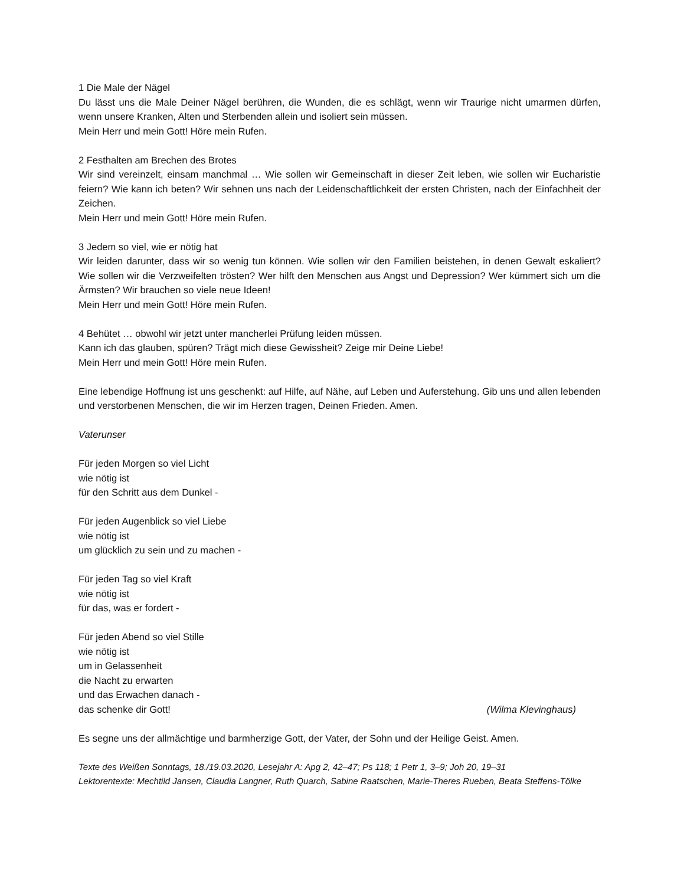1 Die Male der Nägel
Du lässt uns die Male Deiner Nägel berühren, die Wunden, die es schlägt, wenn wir Traurige nicht umarmen dürfen, wenn unsere Kranken, Alten und Sterbenden allein und isoliert sein müssen.
Mein Herr und mein Gott! Höre mein Rufen.
2 Festhalten am Brechen des Brotes
Wir sind vereinzelt, einsam manchmal … Wie sollen wir Gemeinschaft in dieser Zeit leben, wie sollen wir Eucharistie feiern? Wie kann ich beten? Wir sehnen uns nach der Leidenschaftlichkeit der ersten Christen, nach der Einfachheit der Zeichen.
Mein Herr und mein Gott! Höre mein Rufen.
3 Jedem so viel, wie er nötig hat
Wir leiden darunter, dass wir so wenig tun können. Wie sollen wir den Familien beistehen, in denen Gewalt eskaliert? Wie sollen wir die Verzweifelten trösten? Wer hilft den Menschen aus Angst und Depression? Wer kümmert sich um die Ärmsten? Wir brauchen so viele neue Ideen!
Mein Herr und mein Gott! Höre mein Rufen.
4 Behütet … obwohl wir jetzt unter mancherlei Prüfung leiden müssen.
Kann ich das glauben, spüren? Trägt mich diese Gewissheit? Zeige mir Deine Liebe!
Mein Herr und mein Gott! Höre mein Rufen.
Eine lebendige Hoffnung ist uns geschenkt: auf Hilfe, auf Nähe, auf Leben und Auferstehung. Gib uns und allen lebenden und verstorbenen Menschen, die wir im Herzen tragen, Deinen Frieden. Amen.
Vaterunser
Für jeden Morgen so viel Licht
wie nötig ist
für den Schritt aus dem Dunkel -
Für jeden Augenblick so viel Liebe
wie nötig ist
um glücklich zu sein und zu machen -
Für jeden Tag so viel Kraft
wie nötig ist
für das, was er fordert -
Für jeden Abend so viel Stille
wie nötig ist
um in Gelassenheit
die Nacht zu erwarten
und das Erwachen danach -
das schenke dir Gott! (Wilma Klevinghaus)
Es segne uns der allmächtige und barmherzige Gott, der Vater, der Sohn und der Heilige Geist. Amen.
Texte des Weißen Sonntags, 18./19.03.2020, Lesejahr A: Apg 2, 42–47; Ps 118; 1 Petr 1, 3–9; Joh 20, 19–31
Lektorentexte: Mechtild Jansen, Claudia Langner, Ruth Quarch, Sabine Raatschen, Marie-Theres Rueben, Beata Steffens-Tölke